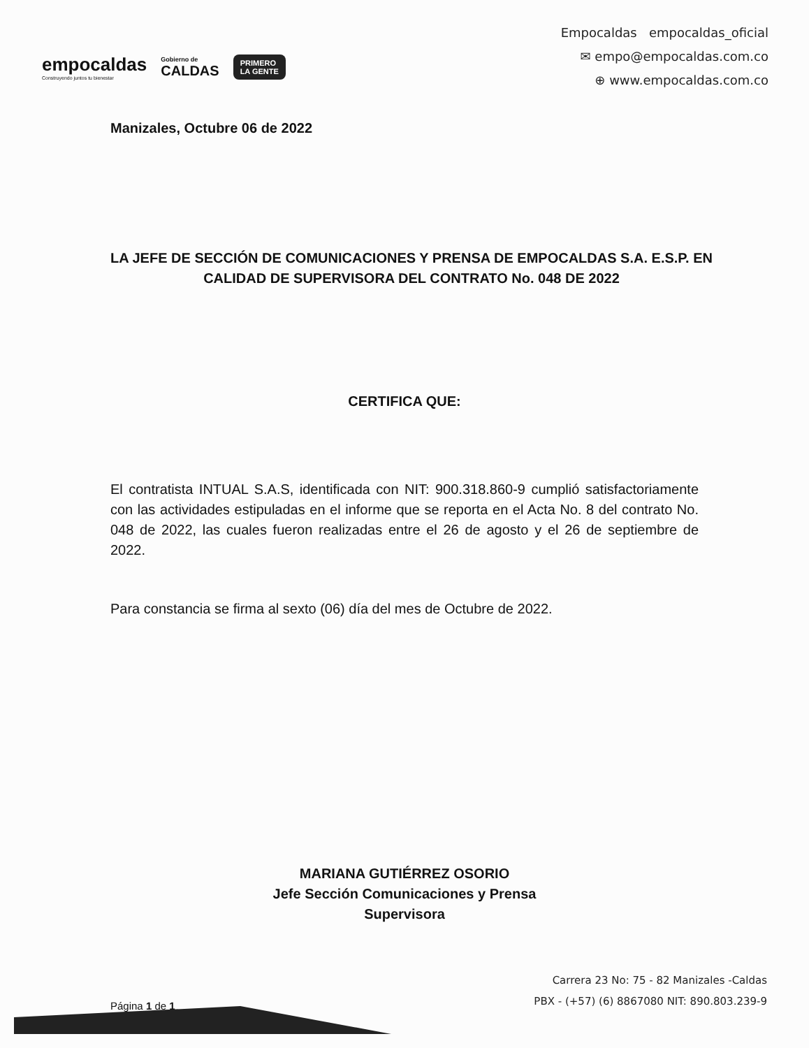empocaldas
Construyendo juntos tu bienestar
Gobierno de
CALDAS
PRIMERO
LA GENTE
Empocaldas empocaldas_oficial
✉ empo@empocaldas.com.co
⊕ www.empocaldas.com.co
Manizales, Octubre 06 de 2022
LA JEFE DE SECCIÓN DE COMUNICACIONES Y PRENSA DE EMPOCALDAS S.A. E.S.P. EN CALIDAD DE SUPERVISORA DEL CONTRATO No. 048 DE 2022
CERTIFICA QUE:
El contratista INTUAL S.A.S, identificada con NIT: 900.318.860-9 cumplió satisfactoriamente con las actividades estipuladas en el informe que se reporta en el Acta No. 8 del contrato No. 048 de 2022, las cuales fueron realizadas entre el 26 de agosto y el 26 de septiembre de 2022.
Para constancia se firma al sexto (06) día del mes de Octubre de 2022.
MARIANA GUTIÉRREZ OSORIO
Jefe Sección Comunicaciones y Prensa
Supervisora
Página 1 de 1
Carrera 23 No: 75 - 82 Manizales -Caldas
PBX - (+57) (6) 8867080 NIT: 890.803.239-9